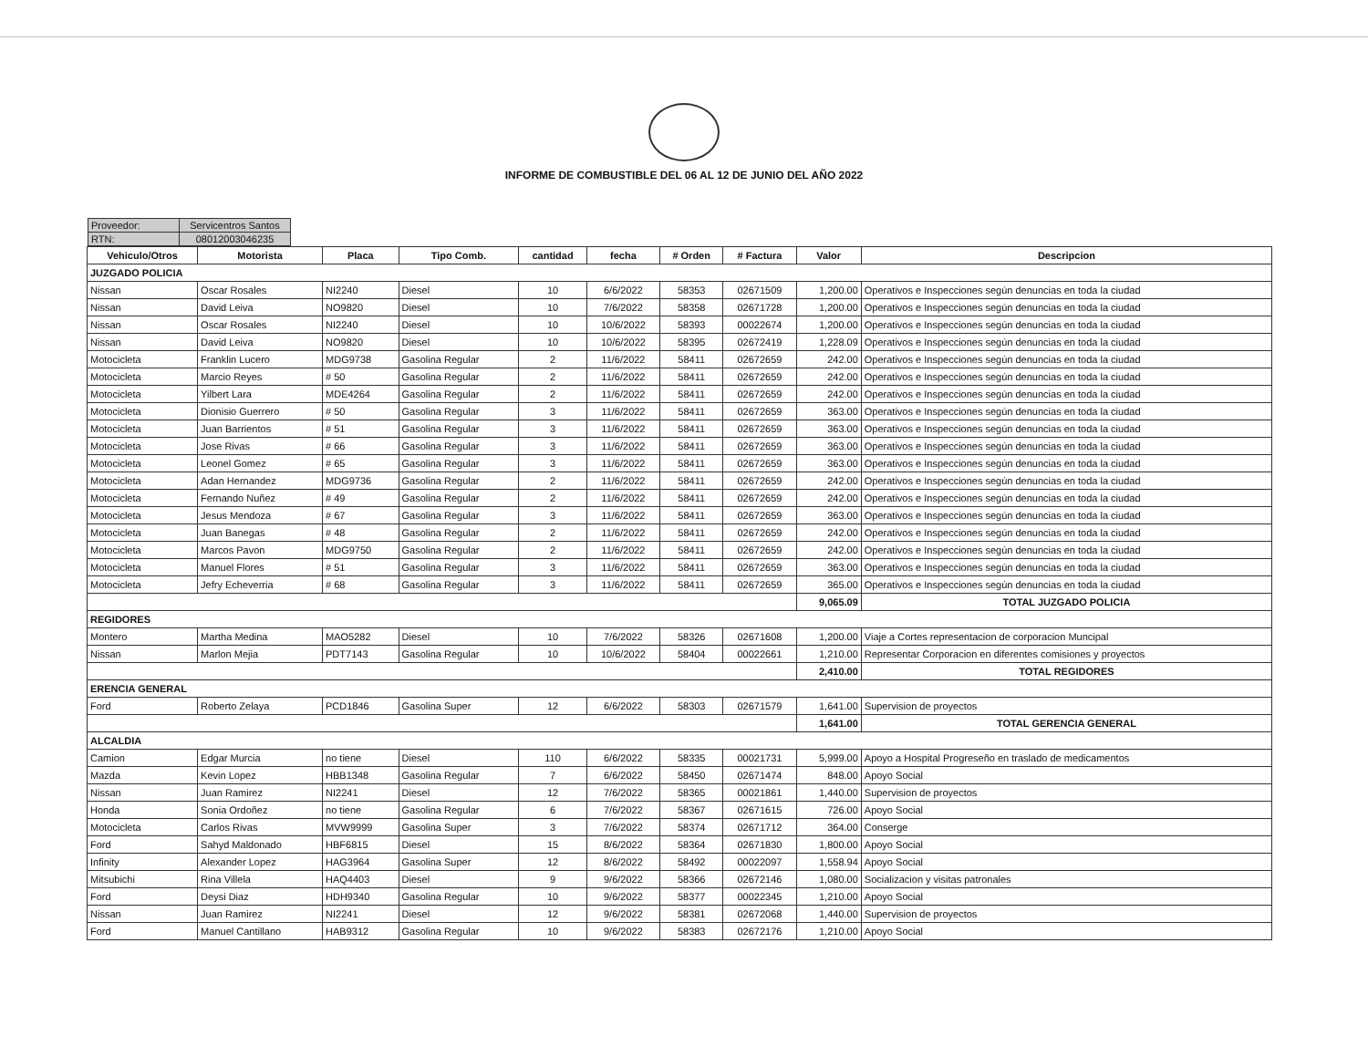INFORME DE COMBUSTIBLE DEL 06 AL 12 DE JUNIO DEL AÑO 2022
| Proveedor: | Servicentros Santos |
| RTN: | 08012003046235 |
| Vehiculo/Otros | Motorista | Placa | Tipo Comb. | cantidad | fecha | # Orden | # Factura | Valor | Descripcion |
| --- | --- | --- | --- | --- | --- | --- | --- | --- | --- |
| JUZGADO POLICIA | | | | | | | | | |
| Nissan | Oscar Rosales | NI2240 | Diesel | 10 | 6/6/2022 | 58353 | 02671509 | 1,200.00 | Operativos e Inspecciones según denuncias en toda la ciudad |
| Nissan | David Leiva | NO9820 | Diesel | 10 | 7/6/2022 | 58358 | 02671728 | 1,200.00 | Operativos e Inspecciones según denuncias en toda la ciudad |
| Nissan | Oscar Rosales | NI2240 | Diesel | 10 | 10/6/2022 | 58393 | 00022674 | 1,200.00 | Operativos e Inspecciones según denuncias en toda la ciudad |
| Nissan | David Leiva | NO9820 | Diesel | 10 | 10/6/2022 | 58395 | 02672419 | 1,228.09 | Operativos e Inspecciones según denuncias en toda la ciudad |
| Motocicleta | Franklin Lucero | MDG9738 | Gasolina Regular | 2 | 11/6/2022 | 58411 | 02672659 | 242.00 | Operativos e Inspecciones según denuncias en toda la ciudad |
| Motocicleta | Marcio Reyes | # 50 | Gasolina Regular | 2 | 11/6/2022 | 58411 | 02672659 | 242.00 | Operativos e Inspecciones según denuncias en toda la ciudad |
| Motocicleta | Yilbert Lara | MDE4264 | Gasolina Regular | 2 | 11/6/2022 | 58411 | 02672659 | 242.00 | Operativos e Inspecciones según denuncias en toda la ciudad |
| Motocicleta | Dionisio Guerrero | # 50 | Gasolina Regular | 3 | 11/6/2022 | 58411 | 02672659 | 363.00 | Operativos e Inspecciones según denuncias en toda la ciudad |
| Motocicleta | Juan Barrientos | # 51 | Gasolina Regular | 3 | 11/6/2022 | 58411 | 02672659 | 363.00 | Operativos e Inspecciones según denuncias en toda la ciudad |
| Motocicleta | Jose Rivas | # 66 | Gasolina Regular | 3 | 11/6/2022 | 58411 | 02672659 | 363.00 | Operativos e Inspecciones según denuncias en toda la ciudad |
| Motocicleta | Leonel Gomez | # 65 | Gasolina Regular | 3 | 11/6/2022 | 58411 | 02672659 | 363.00 | Operativos e Inspecciones según denuncias en toda la ciudad |
| Motocicleta | Adan Hernandez | MDG9736 | Gasolina Regular | 2 | 11/6/2022 | 58411 | 02672659 | 242.00 | Operativos e Inspecciones según denuncias en toda la ciudad |
| Motocicleta | Fernando Nuñez | # 49 | Gasolina Regular | 2 | 11/6/2022 | 58411 | 02672659 | 242.00 | Operativos e Inspecciones según denuncias en toda la ciudad |
| Motocicleta | Jesus Mendoza | # 67 | Gasolina Regular | 3 | 11/6/2022 | 58411 | 02672659 | 363.00 | Operativos e Inspecciones según denuncias en toda la ciudad |
| Motocicleta | Juan Banegas | # 48 | Gasolina Regular | 2 | 11/6/2022 | 58411 | 02672659 | 242.00 | Operativos e Inspecciones según denuncias en toda la ciudad |
| Motocicleta | Marcos Pavon | MDG9750 | Gasolina Regular | 2 | 11/6/2022 | 58411 | 02672659 | 242.00 | Operativos e Inspecciones según denuncias en toda la ciudad |
| Motocicleta | Manuel Flores | # 51 | Gasolina Regular | 3 | 11/6/2022 | 58411 | 02672659 | 363.00 | Operativos e Inspecciones según denuncias en toda la ciudad |
| Motocicleta | Jefry Echeverria | # 68 | Gasolina Regular | 3 | 11/6/2022 | 58411 | 02672659 | 365.00 | Operativos e Inspecciones según denuncias en toda la ciudad |
| | | | | | | | | 9,065.09 | TOTAL JUZGADO POLICIA |
| REGIDORES | | | | | | | | | |
| Montero | Martha Medina | MAO5282 | Diesel | 10 | 7/6/2022 | 58326 | 02671608 | 1,200.00 | Viaje a Cortes representacion de corporacion Muncipal |
| Nissan | Marlon Mejia | PDT7143 | Gasolina Regular | 10 | 10/6/2022 | 58404 | 00022661 | 1,210.00 | Representar Corporacion en diferentes comisiones y proyectos |
| | | | | | | | | 2,410.00 | TOTAL REGIDORES |
| ERENCIA GENERAL | | | | | | | | | |
| Ford | Roberto Zelaya | PCD1846 | Gasolina Super | 12 | 6/6/2022 | 58303 | 02671579 | 1,641.00 | Supervision de proyectos |
| | | | | | | | | 1,641.00 | TOTAL GERENCIA GENERAL |
| ALCALDIA | | | | | | | | | |
| Camion | Edgar Murcia | no tiene | Diesel | 110 | 6/6/2022 | 58335 | 00021731 | 5,999.00 | Apoyo a Hospital Progreseño en traslado de medicamentos |
| Mazda | Kevin Lopez | HBB1348 | Gasolina Regular | 7 | 6/6/2022 | 58450 | 02671474 | 848.00 | Apoyo Social |
| Nissan | Juan Ramirez | NI2241 | Diesel | 12 | 7/6/2022 | 58365 | 00021861 | 1,440.00 | Supervision de proyectos |
| Honda | Sonia Ordoñez | no tiene | Gasolina Regular | 6 | 7/6/2022 | 58367 | 02671615 | 726.00 | Apoyo Social |
| Motocicleta | Carlos Rivas | MVW9999 | Gasolina Super | 3 | 7/6/2022 | 58374 | 02671712 | 364.00 | Conserge |
| Ford | Sahyd Maldonado | HBF6815 | Diesel | 15 | 8/6/2022 | 58364 | 02671830 | 1,800.00 | Apoyo Social |
| Infinity | Alexander Lopez | HAG3964 | Gasolina Super | 12 | 8/6/2022 | 58492 | 00022097 | 1,558.94 | Apoyo Social |
| Mitsubichi | Rina Villela | HAQ4403 | Diesel | 9 | 9/6/2022 | 58366 | 02672146 | 1,080.00 | Socializacion y visitas patronales |
| Ford | Deysi Diaz | HDH9340 | Gasolina Regular | 10 | 9/6/2022 | 58377 | 00022345 | 1,210.00 | Apoyo Social |
| Nissan | Juan Ramirez | NI2241 | Diesel | 12 | 9/6/2022 | 58381 | 02672068 | 1,440.00 | Supervision de proyectos |
| Ford | Manuel Cantillano | HAB9312 | Gasolina Regular | 10 | 9/6/2022 | 58383 | 02672176 | 1,210.00 | Apoyo Social |